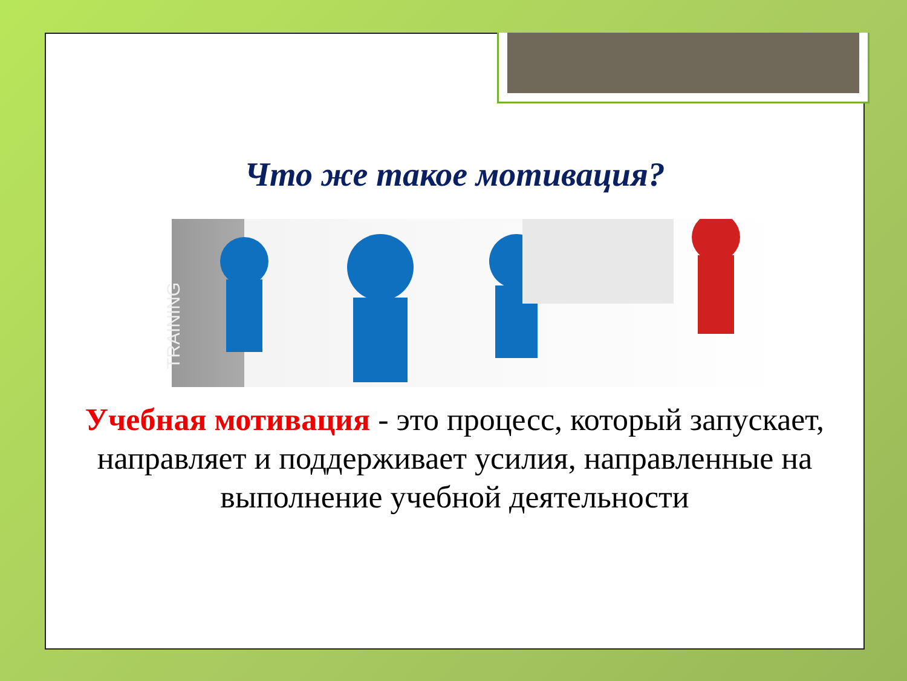Что же такое мотивация?
TRAINING
Учебная мотивация - это процесс, который запускает, направляет и поддерживает усилия, направленные на выполнение учебной деятельности